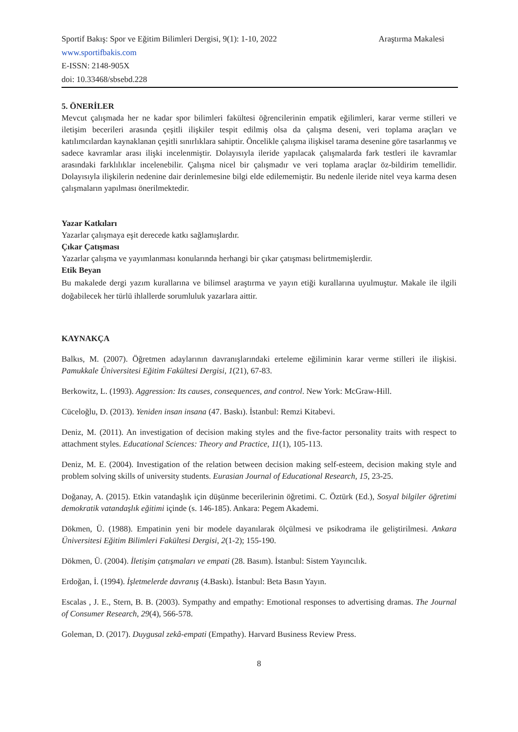Sportif Bakış: Spor ve Eğitim Bilimleri Dergisi, 9(1): 1-10, 2022 Araştırma Makalesi
www.sportifbakis.com
E-ISSN: 2148-905X
doi: 10.33468/sbsebd.228
5. ÖNERİLER
Mevcut çalışmada her ne kadar spor bilimleri fakültesi öğrencilerinin empatik eğilimleri, karar verme stilleri ve iletişim becerileri arasında çeşitli ilişkiler tespit edilmiş olsa da çalışma deseni, veri toplama araçları ve katılımcılardan kaynaklanan çeşitli sınırlıklara sahiptir. Öncelikle çalışma ilişkisel tarama desenine göre tasarlanmış ve sadece kavramlar arası ilişki incelenmiştir. Dolayısıyla ileride yapılacak çalışmalarda fark testleri ile kavramlar arasındaki farklılıklar incelenebilir. Çalışma nicel bir çalışmadır ve veri toplama araçlar öz-bildirim temellidir. Dolayısıyla ilişkilerin nedenine dair derinlemesine bilgi elde edilememiştir. Bu nedenle ileride nitel veya karma desen çalışmaların yapılması önerilmektedir.
Yazar Katkıları
Yazarlar çalışmaya eşit derecede katkı sağlamışlardır.
Çıkar Çatışması
Yazarlar çalışma ve yayımlanması konularında herhangi bir çıkar çatışması belirtmemişlerdir.
Etik Beyan
Bu makalede dergi yazım kurallarına ve bilimsel araştırma ve yayın etiği kurallarına uyulmuştur. Makale ile ilgili doğabilecek her türlü ihlallerde sorumluluk yazarlara aittir.
KAYNAKÇA
Balkıs, M. (2007). Öğretmen adaylarının davranışlarındaki erteleme eğiliminin karar verme stilleri ile ilişkisi. Pamukkale Üniversitesi Eğitim Fakültesi Dergisi, 1(21), 67-83.
Berkowitz, L. (1993). Aggression: Its causes, consequences, and control. New York: McGraw-Hill.
Cüceloğlu, D. (2013). Yeniden insan insana (47. Baskı). İstanbul: Remzi Kitabevi.
Deniz, M. (2011). An investigation of decision making styles and the five-factor personality traits with respect to attachment styles. Educational Sciences: Theory and Practice, 11(1), 105-113.
Deniz, M. E. (2004). Investigation of the relation between decision making self-esteem, decision making style and problem solving skills of university students. Eurasian Journal of Educational Research, 15, 23-25.
Doğanay, A. (2015). Etkin vatandaşlık için düşünme becerilerinin öğretimi. C. Öztürk (Ed.), Sosyal bilgiler öğretimi demokratik vatandaşlık eğitimi içinde (s. 146-185). Ankara: Pegem Akademi.
Dökmen, Ü. (1988). Empatinin yeni bir modele dayanılarak ölçülmesi ve psikodrama ile geliştirilmesi. Ankara Üniversitesi Eğitim Bilimleri Fakültesi Dergisi, 2(1-2); 155-190.
Dökmen, Ü. (2004). İletişim çatışmaları ve empati (28. Basım). İstanbul: Sistem Yayıncılık.
Erdoğan, İ. (1994). İşletmelerde davranış (4.Baskı). İstanbul: Beta Basın Yayın.
Escalas , J. E., Stern, B. B. (2003). Sympathy and empathy: Emotional responses to advertising dramas. The Journal of Consumer Research, 29(4), 566-578.
Goleman, D. (2017). Duygusal zekâ-empati (Empathy). Harvard Business Review Press.
8